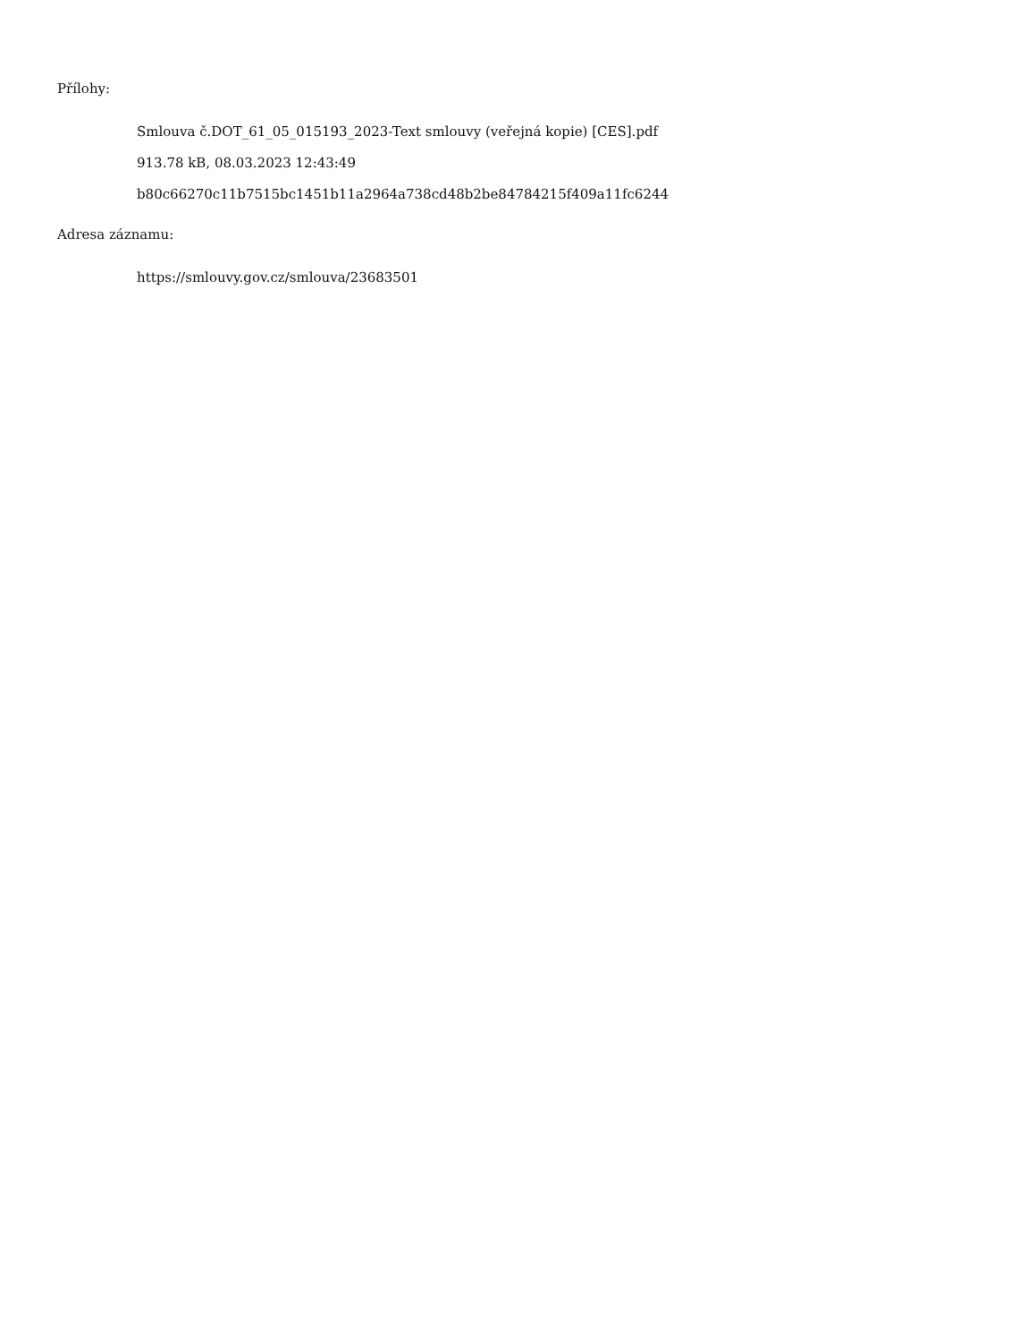Přílohy:
Smlouva č.DOT_61_05_015193_2023-Text smlouvy (veřejná kopie) [CES].pdf
913.78 kB, 08.03.2023 12:43:49
b80c66270c11b7515bc1451b11a2964a738cd48b2be84784215f409a11fc6244
Adresa záznamu:
https://smlouvy.gov.cz/smlouva/23683501